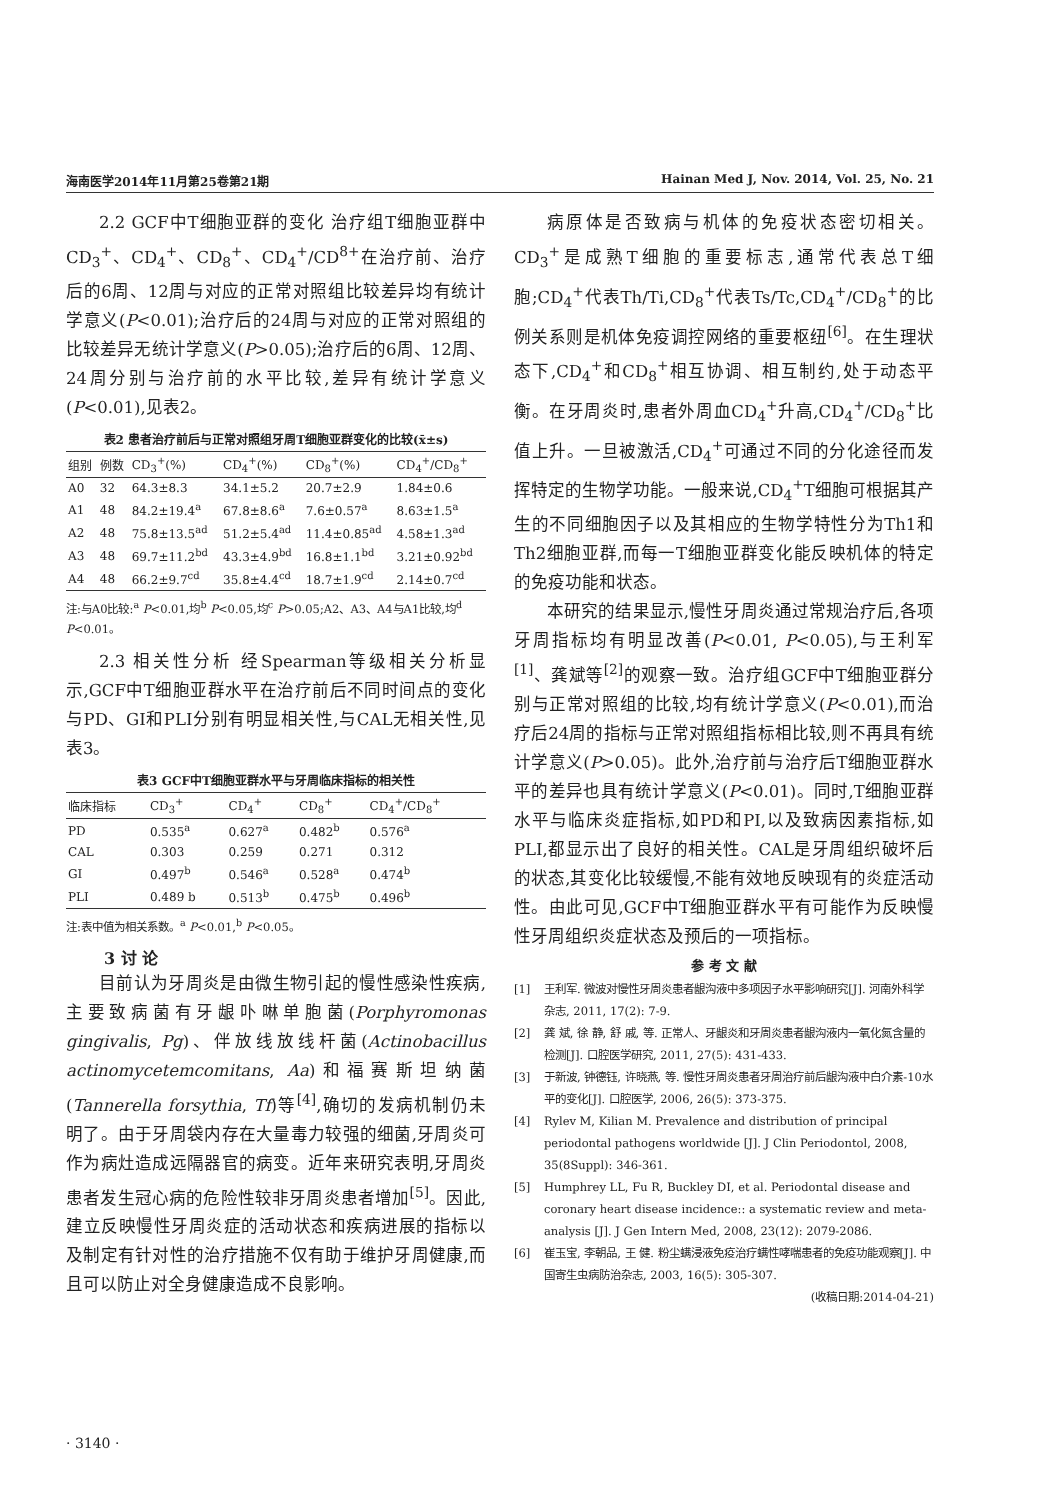海南医学2014年11月第25卷第21期 Hainan Med J, Nov. 2014, Vol. 25, No. 21
2.2 GCF中T细胞亚群的变化 治疗组T细胞亚群中CD<sub>3</sub><sup>+</sup>、CD<sub>4</sub><sup>+</sup>、CD<sub>8</sub><sup>+</sup>、CD<sub>4</sub><sup>+</sup>/CD<sup>8+</sup>在治疗前、治疗后的6周、12周与对应的正常对照组比较差异均有统计学意义(P<0.01);治疗后的24周与对应的正常对照组的比较差异无统计学意义(P>0.05);治疗后的6周、12周、24周分别与治疗前的水平比较,差异有统计学意义(P<0.01),见表2。
表2 患者治疗前后与正常对照组牙周T细胞亚群变化的比较(x̄±s)
| 组别 | 例数 | CD<sub>3</sub><sup>+</sup>(%) | CD<sub>4</sub><sup>+</sup>(%) | CD<sub>8</sub><sup>+</sup>(%) | CD<sub>4</sub><sup>+</sup>/CD<sub>8</sub><sup>+</sup> |
| --- | --- | --- | --- | --- | --- |
| A0 | 32 | 64.3±8.3 | 34.1±5.2 | 20.7±2.9 | 1.84±0.6 |
| A1 | 48 | 84.2±19.4<sup>a</sup> | 67.8±8.6<sup>a</sup> | 7.6±0.57<sup>a</sup> | 8.63±1.5<sup>a</sup> |
| A2 | 48 | 75.8±13.5<sup>ad</sup> | 51.2±5.4<sup>ad</sup> | 11.4±0.85<sup>ad</sup> | 4.58±1.3<sup>ad</sup> |
| A3 | 48 | 69.7±11.2<sup>bd</sup> | 43.3±4.9<sup>bd</sup> | 16.8±1.1<sup>bd</sup> | 3.21±0.92<sup>bd</sup> |
| A4 | 48 | 66.2±9.7<sup>cd</sup> | 35.8±4.4<sup>cd</sup> | 18.7±1.9<sup>cd</sup> | 2.14±0.7<sup>cd</sup> |
注:与A0比较:<sup>a</sup> P<0.01,均<sup>b</sup> P<0.05,均<sup>c</sup> P>0.05;A2、A3、A4与A1比较,均<sup>d</sup> P<0.01。
2.3 相关性分析 经Spearman等级相关分析显示,GCF中T细胞亚群水平在治疗前后不同时间点的变化与PD、GI和PLI分别有明显相关性,与CAL无相关性,见表3。
表3 GCF中T细胞亚群水平与牙周临床指标的相关性
| 临床指标 | CD<sub>3</sub><sup>+</sup> | CD<sub>4</sub><sup>+</sup> | CD<sub>8</sub><sup>+</sup> | CD<sub>4</sub><sup>+</sup>/CD<sub>8</sub><sup>+</sup> |
| --- | --- | --- | --- | --- |
| PD | 0.535<sup>a</sup> | 0.627<sup>a</sup> | 0.482<sup>b</sup> | 0.576<sup>a</sup> |
| CAL | 0.303 | 0.259 | 0.271 | 0.312 |
| GI | 0.497<sup>b</sup> | 0.546<sup>a</sup> | 0.528<sup>a</sup> | 0.474<sup>b</sup> |
| PLI | 0.489 b | 0.513<sup>b</sup> | 0.475<sup>b</sup> | 0.496<sup>b</sup> |
注:表中值为相关系数。<sup>a</sup> P<0.01,<sup>b</sup> P<0.05。
3 讨 论
目前认为牙周炎是由微生物引起的慢性感染性疾病,主要致病菌有牙龈卟啉单胞菌(Porphyromonas gingivalis, Pg)、伴放线放线杆菌(Actinobacillus actinomycetemcomitans, Aa)和福赛斯坦纳菌(Tannerella forsythia, Tf)等<sup>[4]</sup>,确切的发病机制仍未明了。由于牙周袋内存在大量毒力较强的细菌,牙周炎可作为病灶造成远隔器官的病变。近年来研究表明,牙周炎患者发生冠心病的危险性较非牙周炎患者增加<sup>[5]</sup>。因此,建立反映慢性牙周炎症的活动状态和疾病进展的指标以及制定有针对性的治疗措施不仅有助于维护牙周健康,而且可以防止对全身健康造成不良影响。
病原体是否致病与机体的免疫状态密切相关。CD<sub>3</sub><sup>+</sup>是成熟T细胞的重要标志,通常代表总T细胞;CD<sub>4</sub><sup>+</sup>代表Th/Ti,CD<sub>8</sub><sup>+</sup>代表Ts/Tc,CD<sub>4</sub><sup>+</sup>/CD<sub>8</sub><sup>+</sup>的比例关系则是机体免疫调控网络的重要枢纽<sup>[6]</sup>。在生理状态下,CD<sub>4</sub><sup>+</sup>和CD<sub>8</sub><sup>+</sup>相互协调、相互制约,处于动态平衡。在牙周炎时,患者外周血CD<sub>4</sub><sup>+</sup>升高,CD<sub>4</sub><sup>+</sup>/CD<sub>8</sub><sup>+</sup>比值上升。一旦被激活,CD<sub>4</sub><sup>+</sup>可通过不同的分化途径而发挥特定的生物学功能。一般来说,CD<sub>4</sub><sup>+</sup>T细胞可根据其产生的不同细胞因子以及其相应的生物学特性分为Th1和Th2细胞亚群,而每一T细胞亚群变化能反映机体的特定的免疫功能和状态。
本研究的结果显示,慢性牙周炎通过常规治疗后,各项牙周指标均有明显改善(P<0.01, P<0.05),与王利军<sup>[1]</sup>、龚斌等<sup>[2]</sup>的观察一致。治疗组GCF中T细胞亚群分别与正常对照组的比较,均有统计学意义(P<0.01),而治疗后24周的指标与正常对照组指标相比较,则不再具有统计学意义(P>0.05)。此外,治疗前与治疗后T细胞亚群水平的差异也具有统计学意义(P<0.01)。同时,T细胞亚群水平与临床炎症指标,如PD和PI,以及致病因素指标,如PLI,都显示出了良好的相关性。CAL是牙周组织破坏后的状态,其变化比较缓慢,不能有效地反映现有的炎症活动性。由此可见,GCF中T细胞亚群水平有可能作为反映慢性牙周组织炎症状态及预后的一项指标。
参 考 文 献
[1] 王利军. 微波对慢性牙周炎患者龈沟液中多项因子水平影响研究[J]. 河南外科学杂志, 2011, 17(2): 7-9.
[2] 龚 斌, 徐 静, 舒 戚, 等. 正常人、牙龈炎和牙周炎患者龈沟液内一氧化氮含量的检测[J]. 口腔医学研究, 2011, 27(5): 431-433.
[3] 于新波, 钟德钰, 许晓燕, 等. 慢性牙周炎患者牙周治疗前后龈沟液中白介素-10水平的变化[J]. 口腔医学, 2006, 26(5): 373-375.
[4] Rylev M, Kilian M. Prevalence and distribution of principal periodontal pathogens worldwide [J]. J Clin Periodontol, 2008, 35(8Suppl): 346-361.
[5] Humphrey LL, Fu R, Buckley DI, et al. Periodontal disease and coronary heart disease incidence:: a systematic review and meta-analysis [J]. J Gen Intern Med, 2008, 23(12): 2079-2086.
[6] 崔玉宝, 李朝品, 王 健. 粉尘螨浸液免疫治疗螨性哮喘患者的免疫功能观察[J]. 中国寄生虫病防治杂志, 2003, 16(5): 305-307.
(收稿日期:2014-04-21)
· 3140 ·